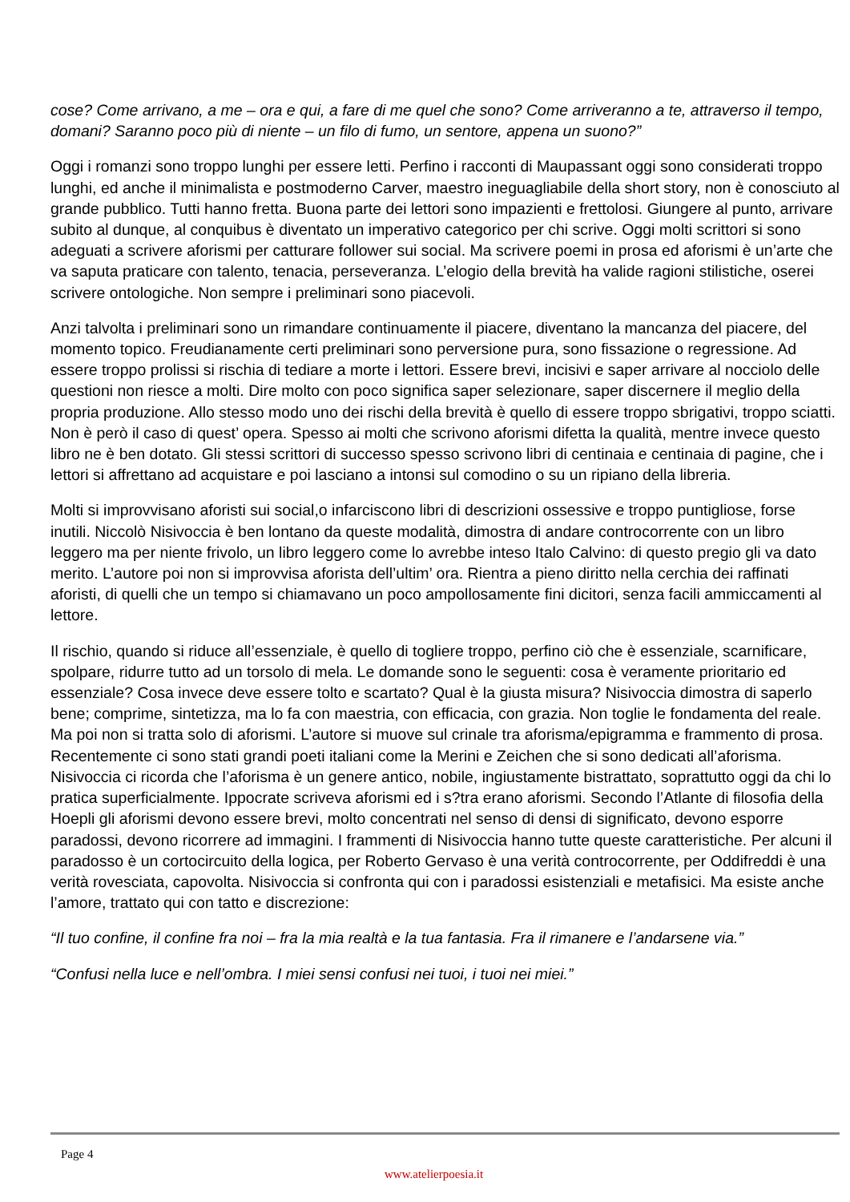cose? Come arrivano, a me – ora e qui, a fare di me quel che sono? Come arriveranno a te, attraverso il tempo, domani? Saranno poco più di niente – un filo di fumo, un sentore, appena un suono?”
Oggi i romanzi sono troppo lunghi per essere letti. Perfino i racconti di Maupassant oggi sono considerati troppo lunghi, ed anche il minimalista e postmoderno Carver, maestro ineguagliabile della short story, non è conosciuto al grande pubblico. Tutti hanno fretta. Buona parte dei lettori sono impazienti e frettolosi. Giungere al punto, arrivare subito al dunque, al conquibus è diventato un imperativo categorico per chi scrive. Oggi molti scrittori si sono adeguati a scrivere aforismi per catturare follower sui social. Ma scrivere poemi in prosa ed aforismi è un’arte che va saputa praticare con talento, tenacia, perseveranza. L’elogio della brevità ha valide ragioni stilistiche, oserei scrivere ontologiche. Non sempre i preliminari sono piacevoli.
Anzi talvolta i preliminari sono un rimandare continuamente il piacere, diventano la mancanza del piacere, del momento topico. Freudianamente certi preliminari sono perversione pura, sono fissazione o regressione. Ad essere troppo prolissi si rischia di tediare a morte i lettori. Essere brevi, incisivi e saper arrivare al nocciolo delle questioni non riesce a molti. Dire molto con poco significa saper selezionare, saper discernere il meglio della propria produzione. Allo stesso modo uno dei rischi della brevità è quello di essere troppo sbrigativi, troppo sciatti. Non è però il caso di quest’ opera. Spesso ai molti che scrivono aforismi difetta la qualità, mentre invece questo libro ne è ben dotato. Gli stessi scrittori di successo spesso scrivono libri di centinaia e centinaia di pagine, che i lettori si affrettano ad acquistare e poi lasciano a intonsi sul comodino o su un ripiano della libreria.
Molti si improvvisano aforisti sui social,o infarciscono libri di descrizioni ossessive e troppo puntigliose, forse inutili. Niccolò Nisivoccia è ben lontano da queste modalità, dimostra di andare controcorrente con un libro leggero ma per niente frivolo, un libro leggero come lo avrebbe inteso Italo Calvino: di questo pregio gli va dato merito. L’autore poi non si improvvisa aforista dell’ultim’ ora. Rientra a pieno diritto nella cerchia dei raffinati aforisti, di quelli che un tempo si chiamavano un poco ampollosamente fini dicitori, senza facili ammiccamenti al lettore.
Il rischio, quando si riduce all’essenziale, è quello di togliere troppo, perfino ciò che è essenziale, scarnificare, spolpare, ridurre tutto ad un torsolo di mela. Le domande sono le seguenti: cosa è veramente prioritario ed essenziale? Cosa invece deve essere tolto e scartato? Qual è la giusta misura? Nisivoccia dimostra di saperlo bene; comprime, sintetizza, ma lo fa con maestria, con efficacia, con grazia. Non toglie le fondamenta del reale. Ma poi non si tratta solo di aforismi. L’autore si muove sul crinale tra aforisma/epigramma e frammento di prosa. Recentemente ci sono stati grandi poeti italiani come la Merini e Zeichen che si sono dedicati all’aforisma. Nisivoccia ci ricorda che l’aforisma è un genere antico, nobile, ingiustamente bistrattato, soprattutto oggi da chi lo pratica superficialmente. Ippocrate scriveva aforismi ed i s?tra erano aforismi. Secondo l’Atlante di filosofia della Hoepli gli aforismi devono essere brevi, molto concentrati nel senso di densi di significato, devono esporre paradossi, devono ricorrere ad immagini. I frammenti di Nisivoccia hanno tutte queste caratteristiche. Per alcuni il paradosso è un cortocircuito della logica, per Roberto Gervaso è una verità controcorrente, per Oddifreddi è una verità rovesciata, capovolta. Nisivoccia si confronta qui con i paradossi esistenziali e metafisici. Ma esiste anche l’amore, trattato qui con tatto e discrezione:
“Il tuo confine, il confine fra noi – fra la mia realtà e la tua fantasia. Fra il rimanere e l’andarsene via.”
“Confusi nella luce e nell’ombra. I miei sensi confusi nei tuoi, i tuoi nei miei.”
Page 4
www.atelierpoesia.it